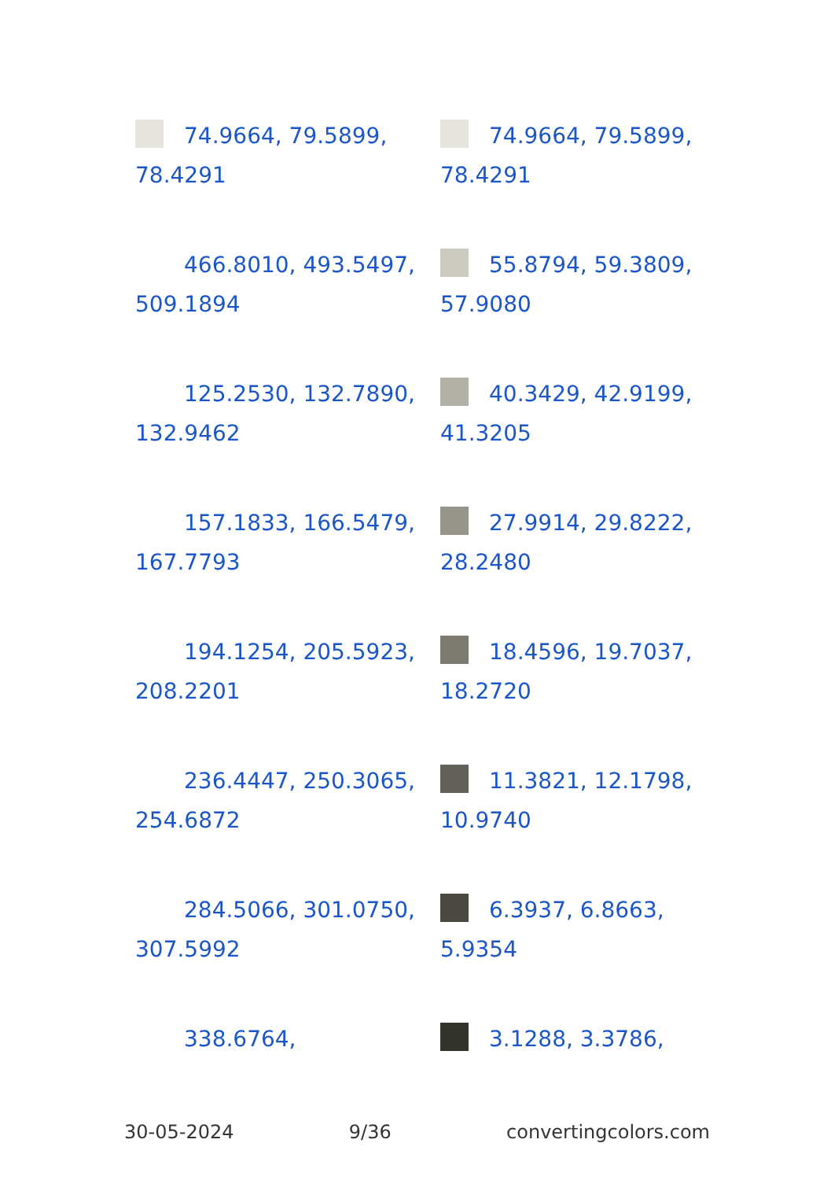74.9664, 79.5899, 78.4291
74.9664, 79.5899, 78.4291
466.8010, 493.5497, 509.1894
55.8794, 59.3809, 57.9080
125.2530, 132.7890, 132.9462
40.3429, 42.9199, 41.3205
157.1833, 166.5479, 167.7793
27.9914, 29.8222, 28.2480
194.1254, 205.5923, 208.2201
18.4596, 19.7037, 18.2720
236.4447, 250.3065, 254.6872
11.3821, 12.1798, 10.9740
284.5066, 301.0750, 307.5992
6.3937, 6.8663, 5.9354
338.6764,
3.1288, 3.3786,
30-05-2024 9/36 convertingcolors.com